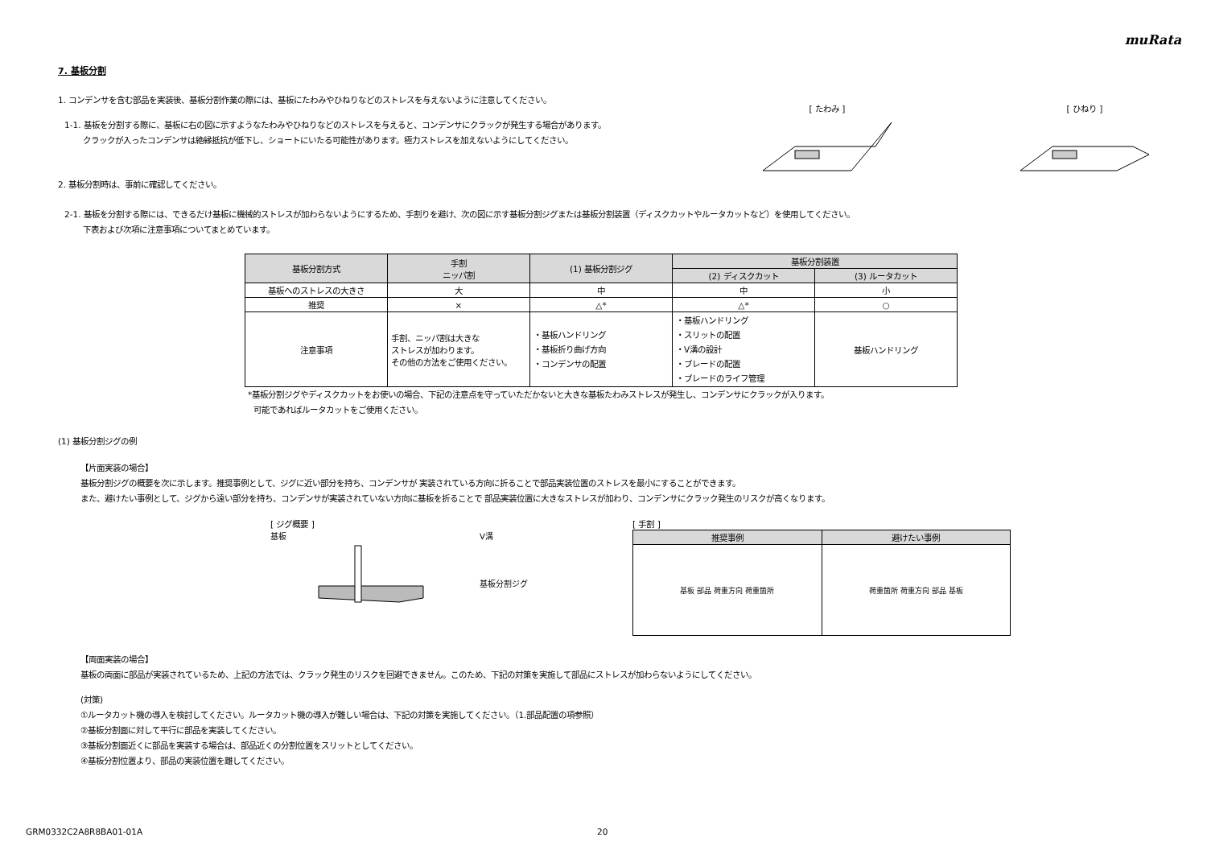muRata
7. 基板分割
1. コンデンサを含む部品を実装後、基板分割作業の際には、基板にたわみやひねりなどのストレスを与えないように注意してください。
1-1. 基板を分割する際に、基板に右の図に示すようなたわみやひねりなどのストレスを与えると、コンデンサにクラックが発生する場合があります。
クラックが入ったコンデンサは絶縁抵抗が低下し、ショートにいたる可能性があります。極力ストレスを加えないようにしてください。
2. 基板分割時は、事前に確認してください。
[ たわみ ]
[ ひねり ]
2-1. 基板を分割する際には、できるだけ基板に機械的ストレスが加わらないようにするため、手割りを避け、次の図に示す基板分割ジグまたは基板分割装置（ディスクカットやルータカットなど）を使用してください。
下表および次項に注意事項についてまとめています。
| 基板分割方式 | 手割 ニッパ割 | (1) 基板分割ジグ | 基板分割装置 | |
| --- | --- | --- | --- | --- |
| | | | (2) ディスクカット | (3) ルータカット |
| 基板へのストレスの大きさ | 大 | 中 | 中 | 小 |
| 推奨 | × | △* | △* | ○ |
| 注意事項 | 手割、ニッパ割は大きな ストレスが加わります。 その他の方法をご使用ください。 | ・基板ハンドリング ・基板折り曲げ方向 ・コンデンサの配置 | ・基板ハンドリング ・スリットの配置 ・V溝の設計 ・ブレードの配置 ・ブレードのライフ管理 | 基板ハンドリング |
*基板分割ジグやディスクカットをお使いの場合、下記の注意点を守っていただかないと大きな基板たわみストレスが発生し、コンデンサにクラックが入ります。
可能であればルータカットをご使用ください。
(1) 基板分割ジグの例
【片面実装の場合】
基板分割ジグの概要を次に示します。推奨事例として、ジグに近い部分を持ち、コンデンサが 実装されている方向に折ることで部品実装位置のストレスを最小にすることができます。
また、避けたい事例として、ジグから遠い部分を持ち、コンデンサが実装されていない方向に基板を折ることで 部品実装位置に大きなストレスが加わり、コンデンサにクラック発生のリスクが高くなります。
[ ジグ概要 ]
基板 V溝
基板分割ジグ
[ 手割 ]
| 推奨事例 | 避けたい事例 |
| --- | --- |
| 基板 部品 荷重方向 荷重箇所 | 荷重箇所 荷重方向 部品 基板 |
【両面実装の場合】
基板の両面に部品が実装されているため、上記の方法では、クラック発生のリスクを回避できません。このため、下記の対策を実施して部品にストレスが加わらないようにしてください。
(対策)
①ルータカット機の導入を検討してください。ルータカット機の導入が難しい場合は、下記の対策を実施してください。（1.部品配置の項参照）
②基板分割面に対して平行に部品を実装してください。
③基板分割面近くに部品を実装する場合は、部品近くの分割位置をスリットとしてください。
④基板分割位置より、部品の実装位置を離してください。
GRM0332C2A8R8BA01-01A 20